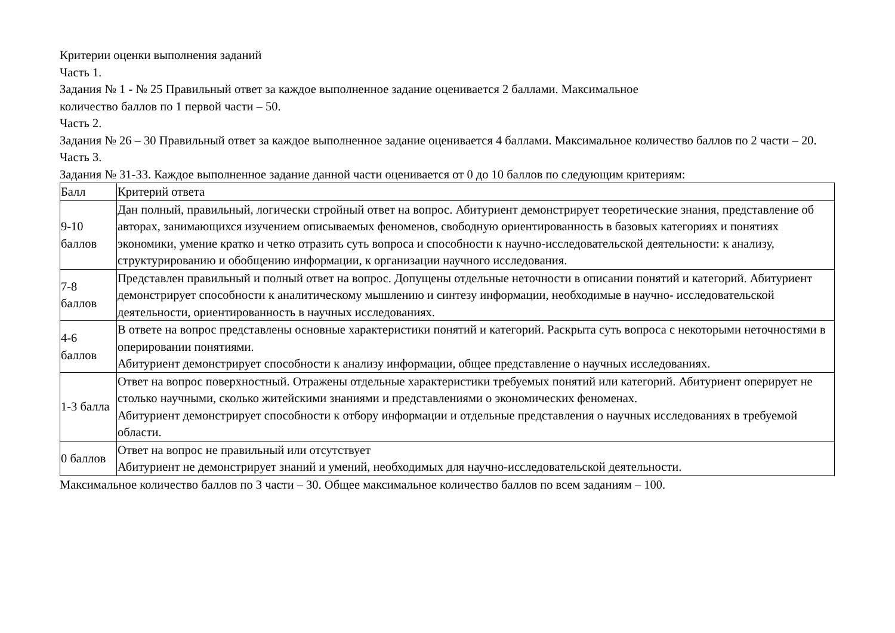Критерии оценки выполнения заданий
Часть 1.
Задания № 1 - № 25 Правильный ответ за каждое выполненное задание оценивается 2 баллами. Максимальное
количество баллов по 1 первой части – 50.
Часть 2.
Задания № 26 – 30 Правильный ответ за каждое выполненное задание оценивается 4 баллами. Максимальное количество баллов по 2 части – 20.
Часть 3.
Задания № 31-33. Каждое выполненное задание данной части оценивается от 0 до 10 баллов по следующим критериям:
| Балл | Критерий ответа |
| 9-10 баллов | Дан полный, правильный, логически стройный ответ на вопрос. Абитуриент демонстрирует теоретические знания, представление об авторах, занимающихся изучением описываемых феноменов, свободную ориентированность в базовых категориях и понятиях экономики, умение кратко и четко отразить суть вопроса и способности к научно-исследовательской деятельности: к анализу, структурированию и обобщению информации, к организации научного исследования. |
| 7-8 баллов | Представлен правильный и полный ответ на вопрос. Допущены отдельные неточности в описании понятий и категорий. Абитуриент демонстрирует способности к аналитическому мышлению и синтезу информации, необходимые в научно- исследовательской деятельности, ориентированность в научных исследованиях. |
| 4-6 баллов | В ответе на вопрос представлены основные характеристики понятий и категорий. Раскрыта суть вопроса с некоторыми неточностями в оперировании понятиями. Абитуриент демонстрирует способности к анализу информации, общее представление о научных исследованиях. |
| 1-3 балла | Ответ на вопрос поверхностный. Отражены отдельные характеристики требуемых понятий или категорий. Абитуриент оперирует не столько научными, сколько житейскими знаниями и представлениями о экономических феноменах. Абитуриент демонстрирует способности к отбору информации и отдельные представления о научных исследованиях в требуемой области. |
| 0 баллов | Ответ на вопрос не правильный или отсутствует Абитуриент не демонстрирует знаний и умений, необходимых для научно-исследовательской деятельности. |
Максимальное количество баллов по 3 части – 30. Общее максимальное количество баллов по всем заданиям – 100.